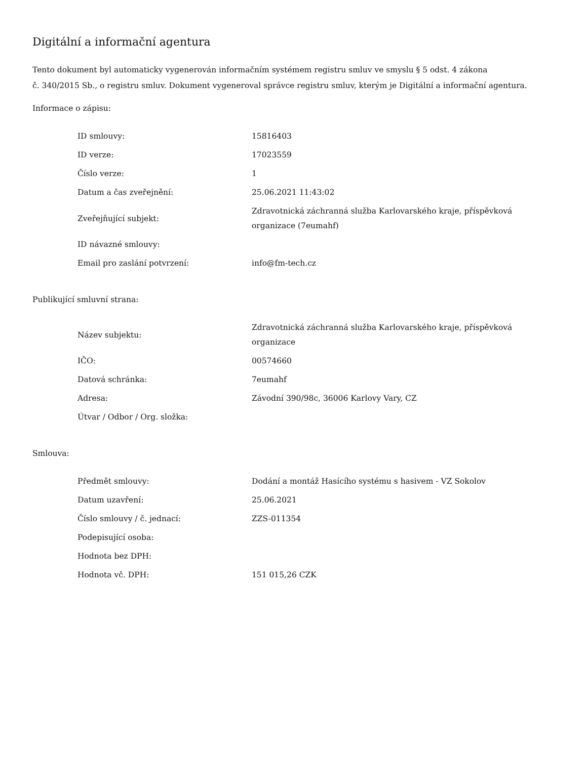Digitální a informační agentura
Tento dokument byl automaticky vygenerován informačním systémem registru smluv ve smyslu § 5 odst. 4 zákona
č. 340/2015 Sb., o registru smluv. Dokument vygeneroval správce registru smluv, kterým je Digitální a informační agentura.
Informace o zápisu:
| ID smlouvy: | 15816403 |
| ID verze: | 17023559 |
| Číslo verze: | 1 |
| Datum a čas zveřejnění: | 25.06.2021 11:43:02 |
| Zveřejňující subjekt: | Zdravotnická záchranná služba Karlovarského kraje, příspěvková organizace (7eumahf) |
| ID návazné smlouvy: | |
| Email pro zaslání potvrzení: | info@fm-tech.cz |
Publikující smluvní strana:
| Název subjektu: | Zdravotnická záchranná služba Karlovarského kraje, příspěvková organizace |
| IČO: | 00574660 |
| Datová schránka: | 7eumahf |
| Adresa: | Závodní 390/98c, 36006 Karlovy Vary, CZ |
| Útvar / Odbor / Org. složka: | |
Smlouva:
| Předmět smlouvy: | Dodání a montáž Hasícího systému s hasivem - VZ Sokolov |
| Datum uzavření: | 25.06.2021 |
| Číslo smlouvy / č. jednací: | ZZS-011354 |
| Podepisující osoba: | |
| Hodnota bez DPH: | |
| Hodnota vč. DPH: | 151 015,26 CZK |